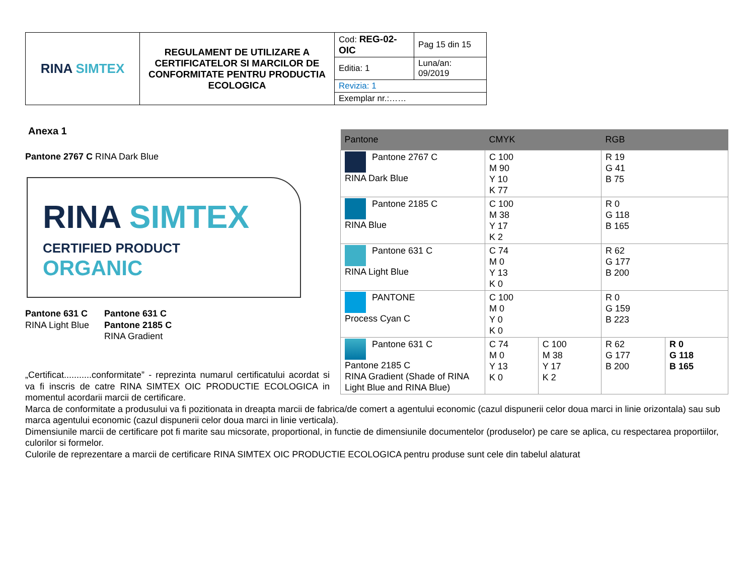| RINA SIMTEX | REGULAMENT DE UTILIZARE A CERTIFICATELOR SI MARCILOR DE CONFORMITATE PENTRU PRODUCTIA ECOLOGICA | Cod: REG-02-OIC | Pag 15 din 15 |
| | | Editia: 1 | Luna/an: 09/2019 |
| | | Revizia: 1 | |
| | | Exemplar nr.:…… | |
Anexa 1
Pantone 2767 C RINA Dark Blue
RINA SIMTEX
CERTIFIED PRODUCT
ORGANIC
Pantone 631 C
RINA Light Blue
Pantone 631 C
Pantone 2185 C
RINA Gradient
| Pantone | CMYK | | RGB | |
| --- | --- | --- | --- | --- |
| Pantone 2767 C RINA Dark Blue | C 100 M 90 Y 10 K 77 | | R 19 G 41 B 75 | |
| Pantone 2185 C RINA Blue | C 100 M 38 Y 17 K 2 | | R 0 G 118 B 165 | |
| Pantone 631 C RINA Light Blue | C 74 M 0 Y 13 K 0 | | R 62 G 177 B 200 | |
| PANTONE Process Cyan C | C 100 M 0 Y 0 K 0 | | R 0 G 159 B 223 | |
| Pantone 631 C Pantone 2185 C RINA Gradient (Shade of RINA Light Blue and RINA Blue) | C 74 M 0 Y 13 K 0 | C 100 M 38 Y 17 K 2 | R 62 G 177 B 200 | R 0 G 118 B 165 |
„Certificat...........conformitate” - reprezinta numarul certificatului acordat si va fi inscris de catre RINA SIMTEX OIC PRODUCTIE ECOLOGICA in momentul acordarii marcii de certificare.
Marca de conformitate a produsului va fi pozitionata in dreapta marcii de fabrica/de comert a agentului economic (cazul dispunerii celor doua marci in linie orizontala) sau sub marca agentului economic (cazul dispunerii celor doua marci in linie verticala).
Dimensiunile marcii de certificare pot fi marite sau micsorate, proportional, in functie de dimensiunile documentelor (produselor) pe care se aplica, cu respectarea proportiilor, culorilor si formelor.
Culorile de reprezentare a marcii de certificare RINA SIMTEX OIC PRODUCTIE ECOLOGICA pentru produse sunt cele din tabelul alaturat